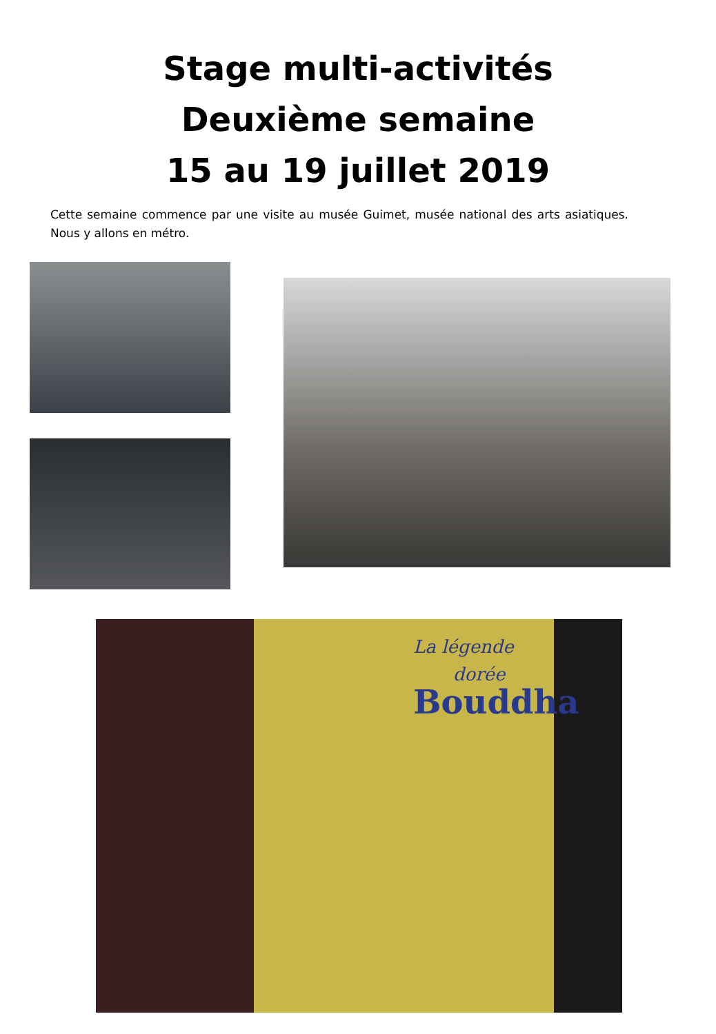Stage multi-activités
Deuxième semaine
15 au 19 juillet 2019
Cette semaine commence par une visite au musée Guimet, musée national des arts asiatiques. Nous y allons en métro.
La légende
dorée
Bouddha